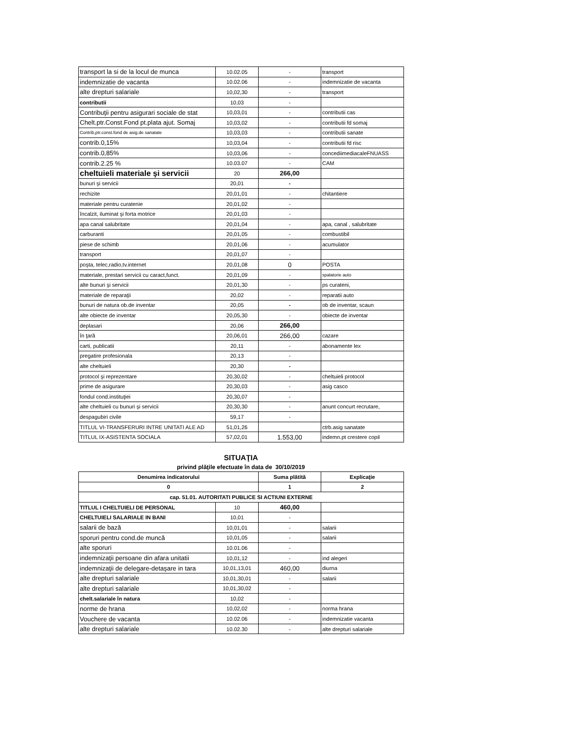| transport la si de la locul de munca | 10.02.05 | - | transport |
| indemnizatie de vacanta | 10.02.06 | - | indemnizatie de vacanta |
| alte drepturi salariale | 10,02,30 | - | transport |
| contributii | 10,03 | - | |
| Contribuţii pentru asigurari sociale de stat | 10,03,01 | - | contributii cas |
| Chelt.ptr.Const.Fond pt.plata ajut. Somaj | 10,03,02 | - | contributii fd somaj |
| Contrib,ptr.const.fond de asig.de sanatate | 10,03,03 | - | contributii sanate |
| contrib.0,15% | 10,03,04 | - | contributii fd risc |
| contrib.0,85% | 10,03,06 | - | concediimediacaleFNUASS |
| contrib.2.25 % | 10.03.07 | - | CAM |
| cheltuieli materiale şi servicii | 20 | 266,00 | |
| bunuri şi servicii | 20,01 | - | |
| rechizite | 20,01,01 | - | chitantiere |
| materiale pentru curatenie | 20,01,02 | - | |
| încalzit, iluminat şi forta motrice | 20,01,03 | - | |
| apa canal salubritate | 20,01,04 | - | apa, canal , salubritate |
| carburanti | 20,01,05 | - | combustibil |
| piese de schimb | 20,01,06 | - | acumulator |
| transport | 20,01,07 | - | |
| poşta, telec,radio,tv.internet | 20,01,08 | 0 | POSTA |
| materiale, prestari servicii cu caract,funct. | 20,01,09 | - | spalatorie auto |
| alte bunuri şi servicii | 20,01,30 | - | ps curateni, |
| materiale de reparaţii | 20,02 | - | reparatii auto |
| bunuri de natura ob.de inventar | 20,05 | - | ob de inventar, scaun |
| alte obiecte de inventar | 20,05,30 | - | obiecte de inventar |
| deplasari | 20,06 | 266,00 | |
| în ţară | 20,06,01 | 266,00 | cazare |
| carti, publicatii | 20,11 | - | abonamente lex |
| pregatire profesionala | 20,13 | - | |
| alte cheltuieli | 20,30 | - | |
| protocol şi reprezentare | 20,30,02 | - | cheltuieli protocol |
| prime de asigurare | 20,30,03 | - | asig casco |
| fondul cond.instituţiei | 20,30,07 | - | |
| alte cheltuieli cu bunuri şi servicii | 20,30,30 | - | anunt concurt recrutare, |
| despagubiri civile | 59,17 | - | |
| TITLUL VI-TRANSFERURI INTRE UNITATI ALE AD | 51,01,26 | | ctrb.asig sanatate |
| TITLUL IX-ASISTENTA SOCIALA | 57,02,01 | 1.553,00 | indemn.pt crestere copil |
SITUAŢIA
privind plăţile efectuate în data de 30/10/2019
| Denumirea indicatorului | | Suma plătită | Explicaţie |
| --- | --- | --- | --- |
| 0 | | 1 | 2 |
| cap. 51.01. AUTORITATI PUBLICE SI ACTIUNI EXTERNE | | | |
| TITLUL I CHELTUIELI DE PERSONAL | 10 | 460,00 | |
| CHELTUIELI SALARIALE IN BANI | 10,01 | - | |
| salarii de bază | 10,01,01 | - | salarii |
| sporuri pentru cond.de muncă | 10,01,05 | - | salarii |
| alte sporuri | 10.01.06 | - | |
| indemnizaţii persoane din afara unitatii | 10,01,12 | - | ind alegeri |
| indemnizaţii de delegare-detaşare in tara | 10,01,13,01 | 460,00 | diurna |
| alte drepturi salariale | 10,01,30,01 | - | salarii |
| alte drepturi salariale | 10,01,30,02 | - | |
| chelt.salariale în natura | 10,02 | - | |
| norme de hrana | 10,02,02 | - | norma hrana |
| Vouchere de vacanta | 10.02.06 | - | indemnizatie vacanta |
| alte drepturi salariale | 10.02.30 | - | alte drepturi salariale |